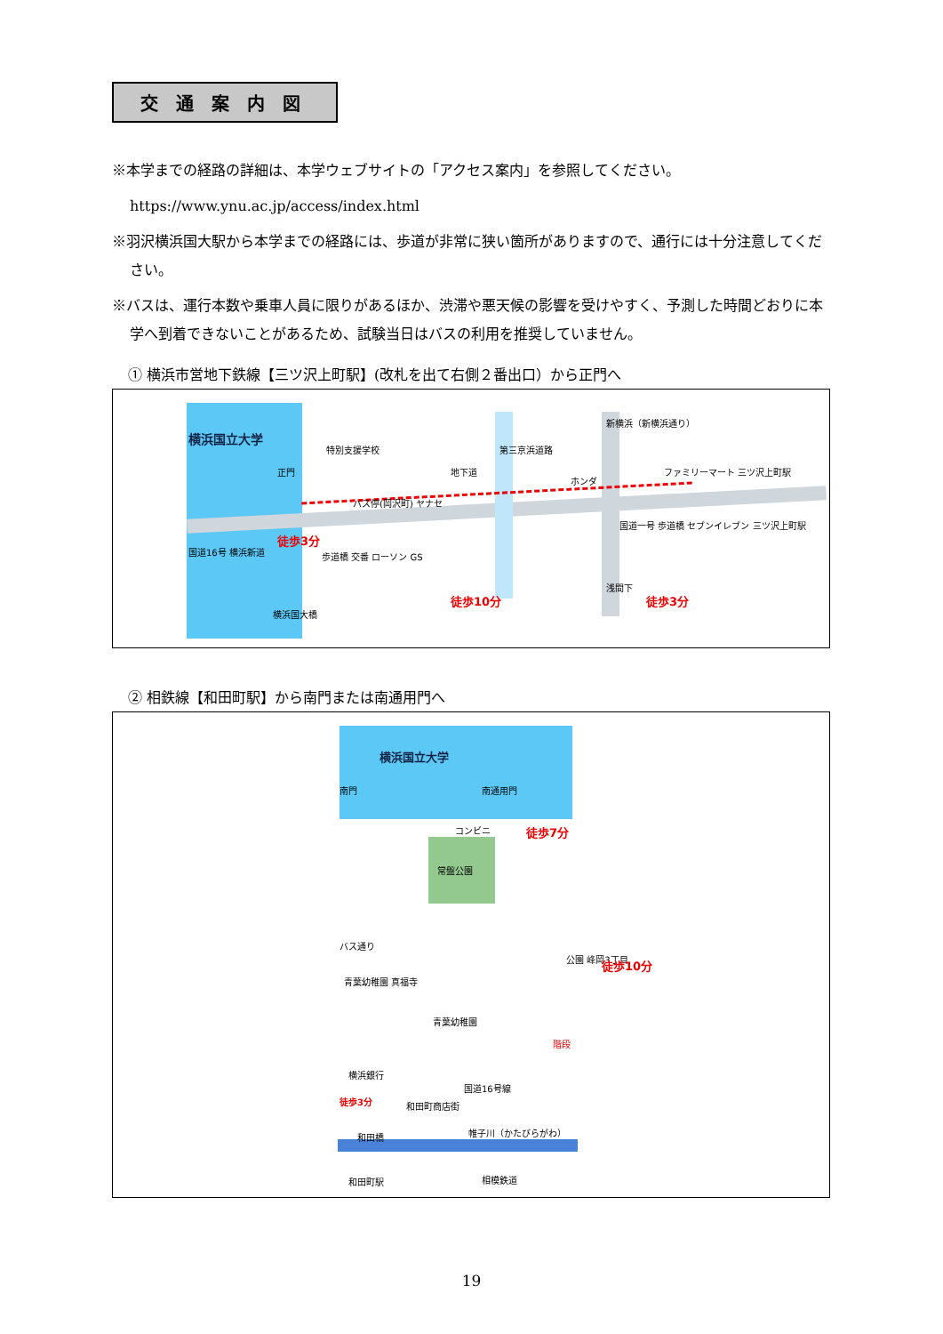交通案内図
※本学までの経路の詳細は、本学ウェブサイトの「アクセス案内」を参照してください。
https://www.ynu.ac.jp/access/index.html
※羽沢横浜国大駅から本学までの経路には、歩道が非常に狭い箇所がありますので、通行には十分注意してください。
※バスは、運行本数や乗車人員に限りがあるほか、渋滞や悪天候の影響を受けやすく、予測した時間どおりに本学へ到着できないことがあるため、試験当日はバスの利用を推奨していません。
① 横浜市営地下鉄線【三ツ沢上町駅】(改札を出て右側２番出口）から正門へ
横浜国立大学
特別支援学校
正門 地下道
ホンダ
ファミリーマート 三ツ沢上町駅
バス停(岡沢町) ヤナセ
徒歩3分
国道16号 横浜新道 歩道橋 交番 ローソン GS
国道一号 歩道橋 セブンイレブン 三ツ沢上町駅
第三京浜道路
新横浜（新横浜通り）
浅間下
横浜国大橋
徒歩10分 徒歩3分
② 相鉄線【和田町駅】から南門または南通用門へ
横浜国立大学
南門 南通用門
コンビニ
常盤公園
徒歩7分
バス通り
公園 峰岡3丁目 徒歩10分
青葉幼稚園 真福寺
青葉幼稚園
階段
横浜銀行
国道16号線
徒歩3分 和田町商店街
和田橋 帷子川（かたびらがわ）
和田町駅 相模鉄道
19